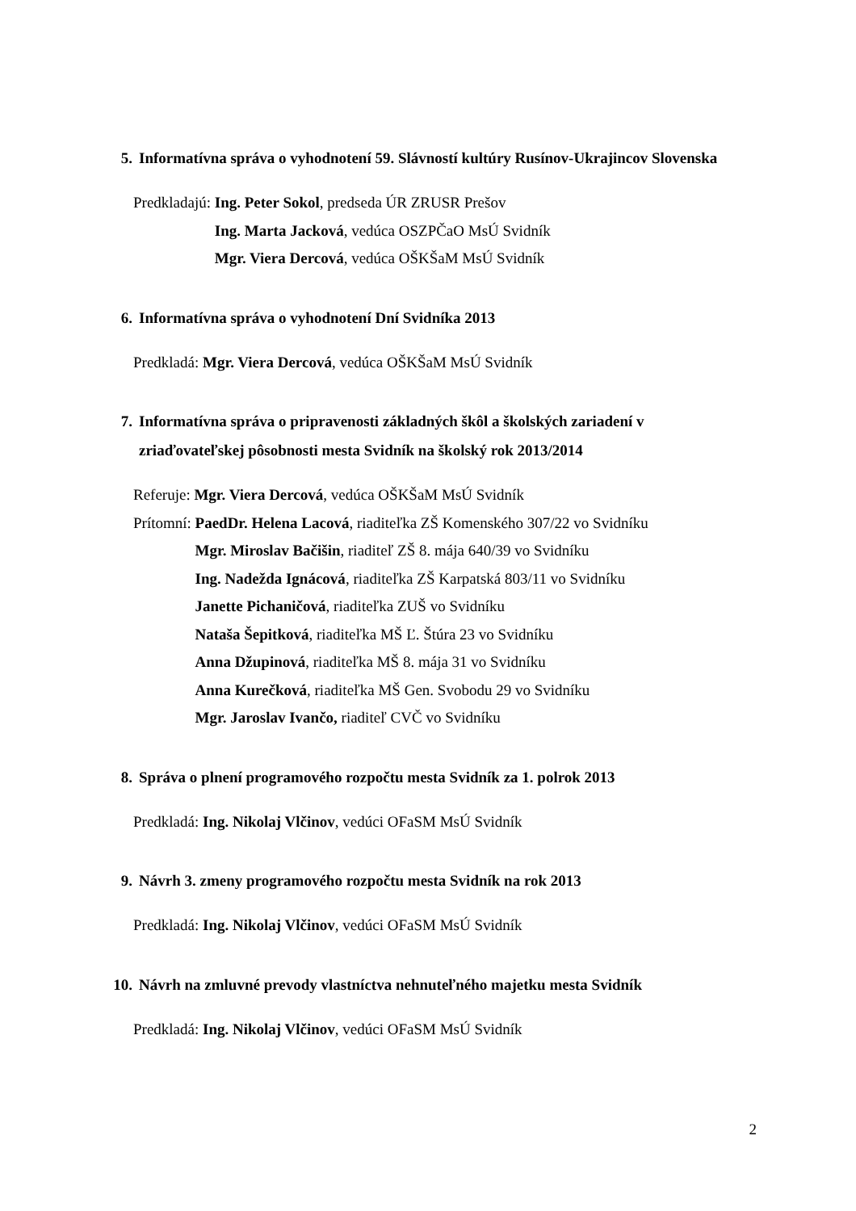5. Informatívna správa o vyhodnotení 59. Slávností kultúry Rusínov-Ukrajincov Slovenska
Predkladajú: Ing. Peter Sokol, predseda ÚR ZRUSR Prešov
Ing. Marta Jacková, vedúca OSZPČaO MsÚ Svidník
Mgr. Viera Dercová, vedúca OŠKŠaM MsÚ Svidník
6. Informatívna správa o vyhodnotení Dní Svidníka 2013
Predkladá: Mgr. Viera Dercová, vedúca OŠKŠaM MsÚ Svidník
7. Informatívna správa o pripravenosti základných škôl a školských zariadení v zriaďovateľskej pôsobnosti mesta Svidník na školský rok 2013/2014
Referuje: Mgr. Viera Dercová, vedúca OŠKŠaM MsÚ Svidník
Prítomní: PaedDr. Helena Lacová, riaditeľka ZŠ Komenského 307/22 vo Svidníku
Mgr. Miroslav Bačišin, riaditeľ ZŠ 8. mája 640/39 vo Svidníku
Ing. Nadežda Ignácová, riaditeľka ZŠ Karpatská 803/11 vo Svidníku
Janette Pichaničová, riaditeľka ZUŠ vo Svidníku
Nataša Šepitková, riaditeľka MŠ Ľ. Štúra 23 vo Svidníku
Anna Džupinová, riaditeľka MŠ 8. mája 31 vo Svidníku
Anna Kurečková, riaditeľka MŠ Gen. Svobodu 29 vo Svidníku
Mgr. Jaroslav Ivančo, riaditeľ CVČ vo Svidníku
8. Správa o plnení programového rozpočtu mesta Svidník za 1. polrok 2013
Predkladá: Ing. Nikolaj Vlčinov, vedúci OFaSM MsÚ Svidník
9. Návrh 3. zmeny programového rozpočtu mesta Svidník na rok 2013
Predkladá: Ing. Nikolaj Vlčinov, vedúci OFaSM MsÚ Svidník
10. Návrh na zmluvné prevody vlastníctva nehnuteľného majetku mesta Svidník
Predkladá: Ing. Nikolaj Vlčinov, vedúci OFaSM MsÚ Svidník
2